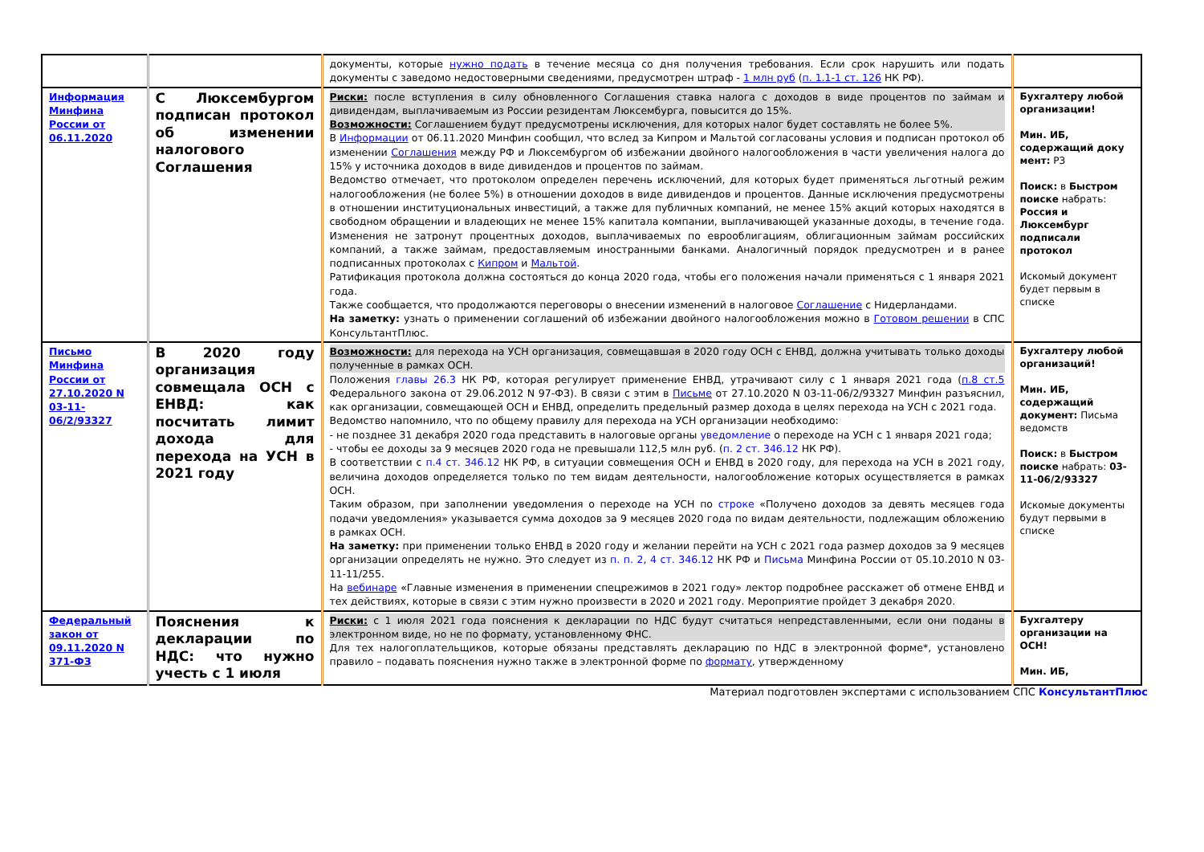| | | документы, которые нужно подать в течение месяца со дня получения требования. Если срок нарушить или подать документы с заведомо недостоверными сведениями, предусмотрен штраф - 1 млн руб ( п. 1.1-1 ст. 126 НК РФ). | |
| Информация Минфина России от 06.11.2020 | С Люксембургом подписан протокол об изменении налогового Соглашения | Риски: после вступления в силу обновленного Соглашения ставка налога с доходов в виде процентов по займам и дивидендам, выплачиваемым из России резидентам Люксембурга, повысится до 15%. Возможности: Соглашением будут предусмотрены исключения, для которых налог будет составлять не более 5%. В Информации от 06.11.2020 Минфин сообщил, что вслед за Кипром и Мальтой согласованы условия и подписан протокол об изменении Соглашения между РФ и Люксембургом об избежании двойного налогообложения в части увеличения налога до 15% у источника доходов в виде дивидендов и процентов по займам. Ведомство отмечает, что протоколом определен перечень исключений, для которых будет применяться льготный режим налогообложения (не более 5%) в отношении доходов в виде дивидендов и процентов. Данные исключения предусмотрены в отношении институциональных инвестиций, а также для публичных компаний, не менее 15% акций которых находятся в свободном обращении и владеющих не менее 15% капитала компании, выплачивающей указанные доходы, в течение года. Изменения не затронут процентных доходов, выплачиваемых по еврооблигациям, облигационным займам российских компаний, а также займам, предоставляемым иностранными банками. Аналогичный порядок предусмотрен и в ранее подписанных протоколах с Кипром и Мальтой . Ратификация протокола должна состояться до конца 2020 года, чтобы его положения начали применяться с 1 января 2021 года. Также сообщается, что продолжаются переговоры о внесении изменений в налоговое Соглашение с Нидерландами. На заметку: узнать о применении соглашений об избежании двойного налогообложения можно в Готовом решении в СПС КонсультантПлюс. | Бухгалтеру любой организации! Мин. ИБ, содержащий доку мент: РЗ Поиск: в Быстром поиске набрать: Россия и Люксембург подписали протокол Искомый документ будет первым в списке |
| Письмо Минфина России от 27.10.2020 N 03-11-06/2/93327 | В 2020 году организация совмещала ОСН с ЕНВД: как посчитать лимит дохода для перехода на УСН в 2021 году | Возможности: для перехода на УСН организация, совмещавшая в 2020 году ОСН с ЕНВД, должна учитывать только доходы полученные в рамках ОСН. Положения главы 26.3 НК РФ, которая регулирует применение ЕНВД, утрачивают силу с 1 января 2021 года ( п.8 ст.5 Федерального закона от 29.06.2012 N 97-ФЗ). В связи с этим в Письме от 27.10.2020 N 03-11-06/2/93327 Минфин разъяснил, как организации, совмещающей ОСН и ЕНВД, определить предельный размер дохода в целях перехода на УСН с 2021 года. Ведомство напомнило, что по общему правилу для перехода на УСН организации необходимо: - не позднее 31 декабря 2020 года представить в налоговые органы уведомление о переходе на УСН с 1 января 2021 года; - чтобы ее доходы за 9 месяцев 2020 года не превышали 112,5 млн руб. ( п. 2 ст. 346.12 НК РФ). В соответствии с п.4 ст. 346.12 НК РФ, в ситуации совмещения ОСН и ЕНВД в 2020 году, для перехода на УСН в 2021 году, величина доходов определяется только по тем видам деятельности, налогообложение которых осуществляется в рамках ОСН. Таким образом, при заполнении уведомления о переходе на УСН по строке «Получено доходов за девять месяцев года подачи уведомления» указывается сумма доходов за 9 месяцев 2020 года по видам деятельности, подлежащим обложению в рамках ОСН. На заметку: при применении только ЕНВД в 2020 году и желании перейти на УСН с 2021 года размер доходов за 9 месяцев организации определять не нужно. Это следует из п. п. 2 , 4 ст. 346.12 НК РФ и Письма Минфина России от 05.10.2010 N 03-11-11/255. На вебинаре «Главные изменения в применении спецрежимов в 2021 году» лектор подробнее расскажет об отмене ЕНВД и тех действиях, которые в связи с этим нужно произвести в 2020 и 2021 году. Мероприятие пройдет 3 декабря 2020. | Бухгалтеру любой организаций! Мин. ИБ, содержащий документ: Письма ведомств Поиск: в Быстром поиске набрать: 03-11-06/2/93327 Искомые документы будут первыми в списке |
| Федеральный закон от 09.11.2020 N 371-ФЗ | Пояснения к декларации по НДС: что нужно учесть с 1 июля | Риски: с 1 июля 2021 года пояснения к декларации по НДС будут считаться непредставленными, если они поданы в электронном виде, но не по формату, установленному ФНС. Для тех налогоплательщиков, которые обязаны представлять декларацию по НДС в электронной форме*, установлено правило – подавать пояснения нужно также в электронной форме по формату , утвержденному | Бухгалтеру организации на ОСН! Мин. ИБ, |
Материал подготовлен экспертами с использованием СПС КонсультантПлюс